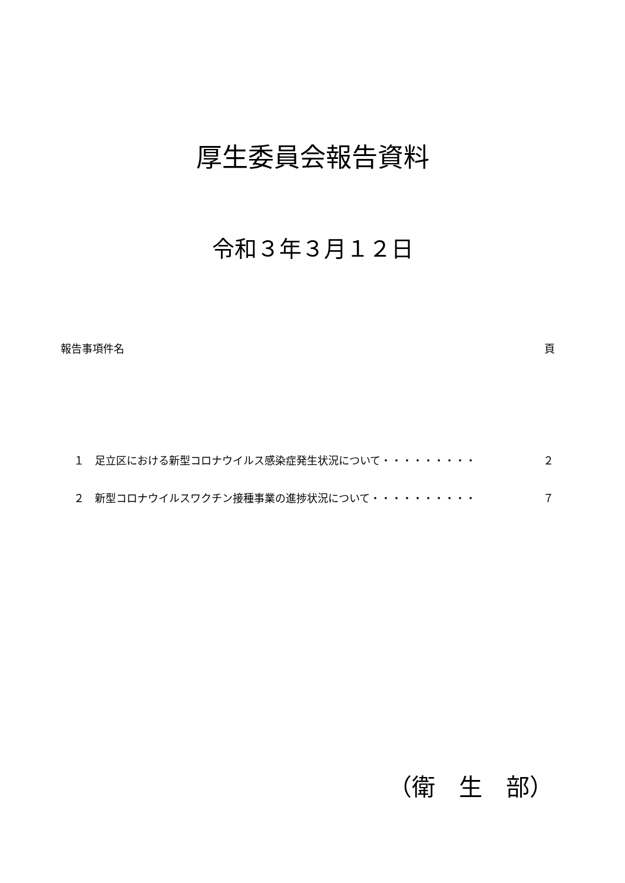厚生委員会報告資料
令和３年３月１２日
報告事項件名 頁
１　足立区における新型コロナウイルス感染症発生状況について・・・・・・・・・ ２
２　新型コロナウイルスワクチン接種事業の進捗状況について・・・・・・・・・・ ７
（衛　生　部）